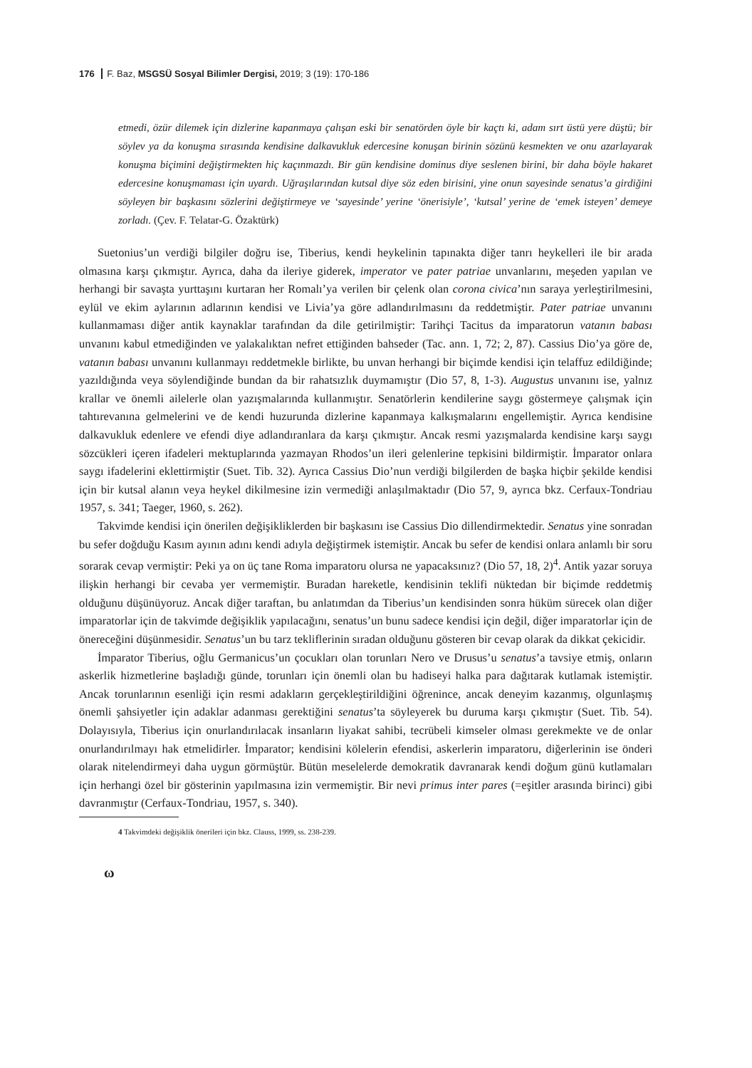176 F. Baz, MSGSÜ Sosyal Bilimler Dergisi, 2019; 3 (19): 170-186
etmedi, özür dilemek için dizlerine kapanmaya çalışan eski bir senatörden öyle bir kaçtı ki, adam sırt üstü yere düştü; bir söylev ya da konuşma sırasında kendisine dalkavukluk edercesine konuşan birinin sözünü kesmekten ve onu azarlayarak konuşma biçimini değiştirmekten hiç kaçınmazdı. Bir gün kendisine dominus diye seslenen birini, bir daha böyle hakaret edercesine konuşmaması için uyardı. Uğraşılarından kutsal diye söz eden birisini, yine onun sayesinde senatus’a girdiğini söyleyen bir başkasını sözlerini değiştirmeye ve ‘sayesinde’ yerine ‘önerisiyle’, ‘kutsal’ yerine de ‘emek isteyen’ demeye zorladı. (Çev. F. Telatar-G. Özaktürk)
Suetonius’un verdiği bilgiler doğru ise, Tiberius, kendi heykelinin tapınakta diğer tanrı heykelleri ile bir arada olmasına karşı çıkmıştır. Ayrıca, daha da ileriye giderek, imperator ve pater patriae unvanlarını, meşeden yapılan ve herhangi bir savaşta yurttaşını kurtaran her Romalı’ya verilen bir çelenk olan corona civica’nın saraya yerleştirilmesini, eylül ve ekim aylarının adlarının kendisi ve Livia’ya göre adlandırılmasını da reddetmiştir. Pater patriae unvanını kullanmaması diğer antik kaynaklar tarafından da dile getirilmiştir: Tarihçi Tacitus da imparatorun vatanın babası unvanını kabul etmediğinden ve yalakalıktan nefret ettiğinden bahseder (Tac. ann. 1, 72; 2, 87). Cassius Dio’ya göre de, vatanın babası unvanını kullanmayı reddetmekle birlikte, bu unvan herhangi bir biçimde kendisi için telaffuz edildiğinde; yazıldığında veya söylendiğinde bundan da bir rahatsızlık duymamıştır (Dio 57, 8, 1-3). Augustus unvanını ise, yalnız krallar ve önemli ailelerle olan yazışmalarında kullanmıştır. Senatörlerin kendilerine saygı göstermeye çalışmak için tahtırevanına gelmelerini ve de kendi huzurunda dizlerine kapanmaya kalkışmalarını engellemiştir. Ayrıca kendisine dalkavukluk edenlere ve efendi diye adlandıranlara da karşı çıkmıştır. Ancak resmi yazışmalarda kendisine karşı saygı sözcükleri içeren ifadeleri mektuplarında yazmayan Rhodos’un ileri gelenlerine tepkisini bildirmiştir. İmparator onlara saygı ifadelerini eklettirmiştir (Suet. Tib. 32). Ayrıca Cassius Dio’nun verdiği bilgilerden de başka hiçbir şekilde kendisi için bir kutsal alanın veya heykel dikilmesine izin vermediği anlaşılmaktadır (Dio 57, 9, ayrıca bkz. Cerfaux-Tondriau 1957, s. 341; Taeger, 1960, s. 262).
Takvimde kendisi için önerilen değişikliklerden bir başkasını ise Cassius Dio dillendirmektedir. Senatus yine sonradan bu sefer doğduğu Kasım ayının adını kendi adıyla değiştirmek istemiştir. Ancak bu sefer de kendisi onlara anlamlı bir soru sorarak cevap vermiştir: Peki ya on üç tane Roma imparatoru olursa ne yapacaksınız? (Dio 57, 18, 2)<sup>4</sup>. Antik yazar soruya ilişkin herhangi bir cevaba yer vermemiştir. Buradan hareketle, kendisinin teklifi nüktedan bir biçimde reddetmiş olduğunu düşünüyoruz. Ancak diğer taraftan, bu anlatımdan da Tiberius’un kendisinden sonra hüküm sürecek olan diğer imparatorlar için de takvimde değişiklik yapılacağını, senatus’un bunu sadece kendisi için değil, diğer imparatorlar için de önereceğini düşünmesidir. Senatus’un bu tarz tekliflerinin sıradan olduğunu gösteren bir cevap olarak da dikkat çekicidir.
İmparator Tiberius, oğlu Germanicus’un çocukları olan torunları Nero ve Drusus’u senatus’a tavsiye etmiş, onların askerlik hizmetlerine başladığı günde, torunları için önemli olan bu hadiseyi halka para dağıtarak kutlamak istemiştir. Ancak torunlarının esenliği için resmi adakların gerçekleştirildiğini öğrenince, ancak deneyim kazanmış, olgunlaşmış önemli şahsiyetler için adaklar adanması gerektiğini senatus’ta söyleyerek bu duruma karşı çıkmıştır (Suet. Tib. 54). Dolayısıyla, Tiberius için onurlandırılacak insanların liyakat sahibi, tecrübeli kimseler olması gerekmekte ve de onlar onurlandırılmayı hak etmelidirler. İmparator; kendisini kölelerin efendisi, askerlerin imparatoru, diğerlerinin ise önderi olarak nitelendirmeyi daha uygun görmüştür. Bütün meselelerde demokratik davranarak kendi doğum günü kutlamaları için herhangi özel bir gösterinin yapılmasına izin vermemiştir. Bir nevi primus inter pares (=eşitler arasında birinci) gibi davranmıştır (Cerfaux-Tondriau, 1957, s. 340).
4 Takvimdeki değişiklik önerileri için bkz. Clauss, 1999, ss. 238-239.
ω